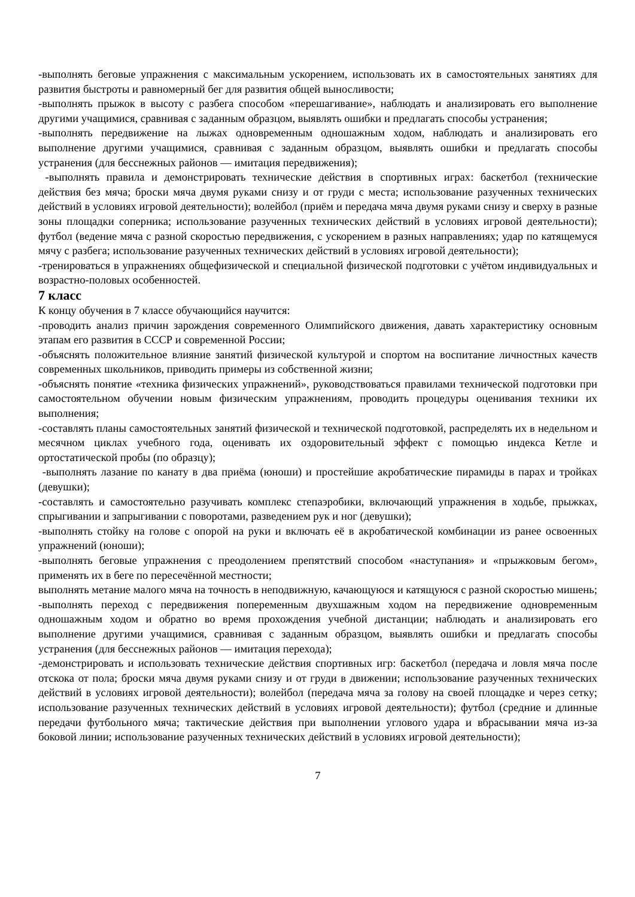-выполнять беговые упражнения с максимальным ускорением, использовать их в самостоятельных занятиях для развития быстроты и равномерный бег для развития общей выносливости;
-выполнять прыжок в высоту с разбега способом «перешагивание», наблюдать и анализировать его выполнение другими учащимися, сравнивая с заданным образцом, выявлять ошибки и предлагать способы устранения;
-выполнять передвижение на лыжах одновременным одношажным ходом, наблюдать и анализировать его выполнение другими учащимися, сравнивая с заданным образцом, выявлять ошибки и предлагать способы устранения (для бесснежных районов — имитация передвижения);
-выполнять правила и демонстрировать технические действия в спортивных играх: баскетбол (технические действия без мяча; броски мяча двумя руками снизу и от груди с места; использование разученных технических действий в условиях игровой деятельности); волейбол (приём и передача мяча двумя руками снизу и сверху в разные зоны площадки соперника; использование разученных технических действий в условиях игровой деятельности); футбол (ведение мяча с разной скоростью передвижения, с ускорением в разных направлениях; удар по катящемуся мячу с разбега; использование разученных технических действий в условиях игровой деятельности);
-тренироваться в упражнениях общефизической и специальной физической подготовки с учётом индивидуальных и возрастно-половых особенностей.
7 класс
К концу обучения в 7 классе обучающийся научится:
-проводить анализ причин зарождения современного Олимпийского движения, давать характеристику основным этапам его развития в СССР и современной России;
-объяснять положительное влияние занятий физической культурой и спортом на воспитание личностных качеств современных школьников, приводить примеры из собственной жизни;
-объяснять понятие «техника физических упражнений», руководствоваться правилами технической подготовки при самостоятельном обучении новым физическим упражнениям, проводить процедуры оценивания техники их выполнения;
-составлять планы самостоятельных занятий физической и технической подготовкой, распределять их в недельном и месячном циклах учебного года, оценивать их оздоровительный эффект с помощью индекса Кетле и ортостатической пробы (по образцу);
-выполнять лазание по канату в два приёма (юноши) и простейшие акробатические пирамиды в парах и тройках (девушки);
-составлять и самостоятельно разучивать комплекс степаэробики, включающий упражнения в ходьбе, прыжках, спрыгивании и запрыгивании с поворотами, разведением рук и ног (девушки);
-выполнять стойку на голове с опорой на руки и включать её в акробатической комбинации из ранее освоенных упражнений (юноши);
-выполнять беговые упражнения с преодолением препятствий способом «наступания» и «прыжковым бегом», применять их в беге по пересечённой местности;
выполнять метание малого мяча на точность в неподвижную, качающуюся и катящуюся с разной скоростью мишень;
-выполнять переход с передвижения попеременным двухшажным ходом на передвижение одновременным одношажным ходом и обратно во время прохождения учебной дистанции; наблюдать и анализировать его выполнение другими учащимися, сравнивая с заданным образцом, выявлять ошибки и предлагать способы устранения (для бесснежных районов — имитация перехода);
-демонстрировать и использовать технические действия спортивных игр: баскетбол (передача и ловля мяча после отскока от пола; броски мяча двумя руками снизу и от груди в движении; использование разученных технических действий в условиях игровой деятельности); волейбол (передача мяча за голову на своей площадке и через сетку; использование разученных технических действий в условиях игровой деятельности); футбол (средние и длинные передачи футбольного мяча; тактические действия при выполнении углового удара и вбрасывании мяча из-за боковой линии; использование разученных технических действий в условиях игровой деятельности);
7